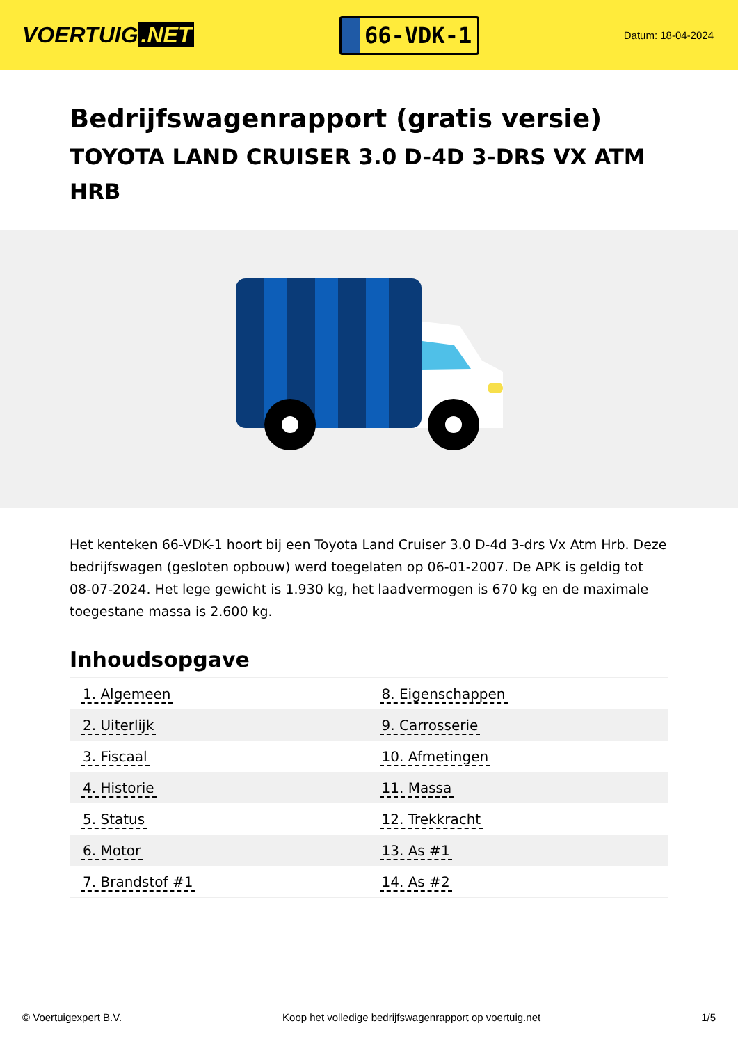VOERTUIG.NET
66-VDK-1
Datum: 18-04-2024
Bedrijfswagenrapport (gratis versie)
TOYOTA LAND CRUISER 3.0 D-4D 3-DRS VX ATM HRB
Het kenteken 66-VDK-1 hoort bij een Toyota Land Cruiser 3.0 D-4d 3-drs Vx Atm Hrb. Deze bedrijfswagen (gesloten opbouw) werd toegelaten op 06-01-2007. De APK is geldig tot 08-07-2024. Het lege gewicht is 1.930 kg, het laadvermogen is 670 kg en de maximale toegestane massa is 2.600 kg.
Inhoudsopgave
| 1. Algemeen | 8. Eigenschappen |
| 2. Uiterlijk | 9. Carrosserie |
| 3. Fiscaal | 10. Afmetingen |
| 4. Historie | 11. Massa |
| 5. Status | 12. Trekkracht |
| 6. Motor | 13. As #1 |
| 7. Brandstof #1 | 14. As #2 |
© Voertuigexpert B.V. Koop het volledige bedrijfswagenrapport op voertuig.net 1/5